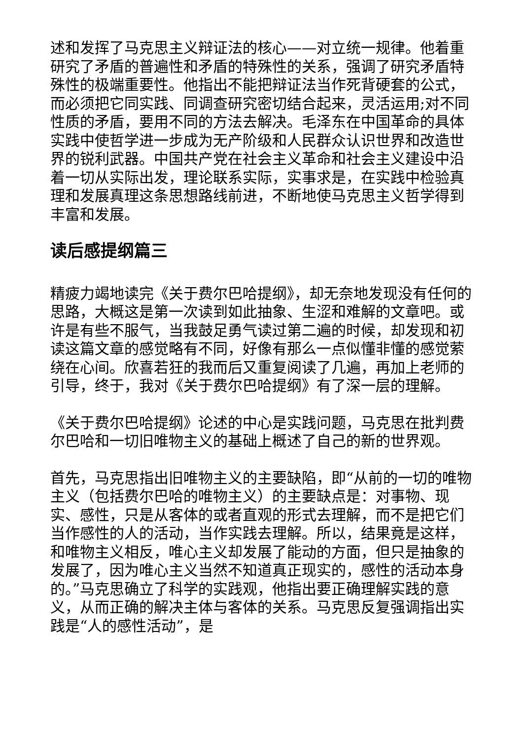述和发挥了马克思主义辩证法的核心——对立统一规律。他着重研究了矛盾的普遍性和矛盾的特殊性的关系，强调了研究矛盾特殊性的极端重要性。他指出不能把辩证法当作死背硬套的公式，而必须把它同实践、同调查研究密切结合起来，灵活运用;对不同性质的矛盾，要用不同的方法去解决。毛泽东在中国革命的具体实践中使哲学进一步成为无产阶级和人民群众认识世界和改造世界的锐利武器。中国共产党在社会主义革命和社会主义建设中沿着一切从实际出发，理论联系实际，实事求是，在实践中检验真理和发展真理这条思想路线前进，不断地使马克思主义哲学得到丰富和发展。
读后感提纲篇三
精疲力竭地读完《关于费尔巴哈提纲》，却无奈地发现没有任何的思路，大概这是第一次读到如此抽象、生涩和难解的文章吧。或许是有些不服气，当我鼓足勇气读过第二遍的时候，却发现和初读这篇文章的感觉略有不同，好像有那么一点似懂非懂的感觉萦绕在心间。欣喜若狂的我而后又重复阅读了几遍，再加上老师的引导，终于，我对《关于费尔巴哈提纲》有了深一层的理解。
《关于费尔巴哈提纲》论述的中心是实践问题，马克思在批判费尔巴哈和一切旧唯物主义的基础上概述了自己的新的世界观。
首先，马克思指出旧唯物主义的主要缺陷，即“从前的一切的唯物主义（包括费尔巴哈的唯物主义）的主要缺点是：对事物、现实、感性，只是从客体的或者直观的形式去理解，而不是把它们当作感性的人的活动，当作实践去理解。所以，结果竟是这样，和唯物主义相反，唯心主义却发展了能动的方面，但只是抽象的发展了，因为唯心主义当然不知道真正现实的，感性的活动本身的。”马克思确立了科学的实践观，他指出要正确理解实践的意义，从而正确的解决主体与客体的关系。马克思反复强调指出实践是“人的感性活动”，是